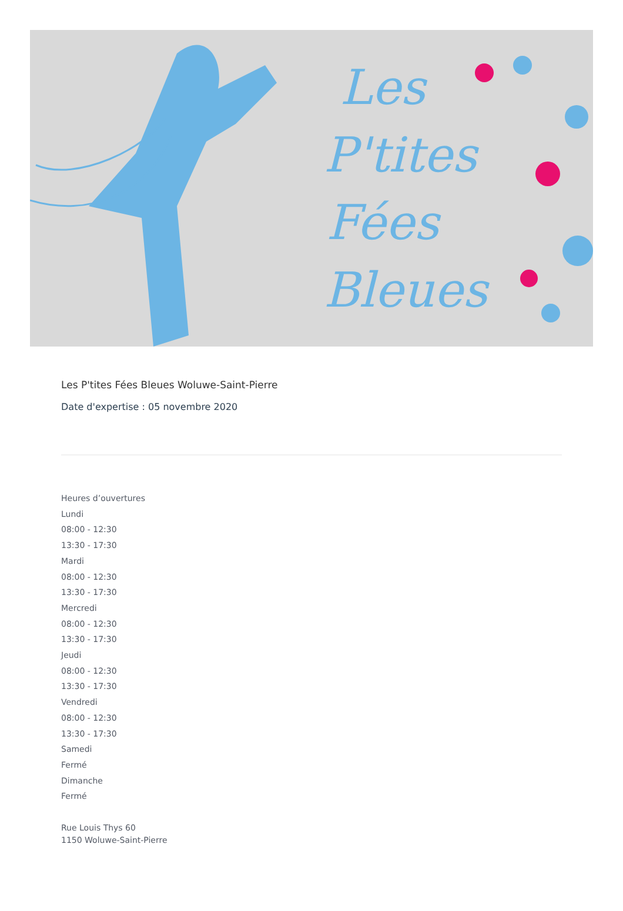Les
P'tites
Fées
Bleues
Les P'tites Fées Bleues Woluwe-Saint-Pierre
Date d'expertise : 05 novembre 2020
Heures d’ouvertures
Lundi
08:00 - 12:30
13:30 - 17:30
Mardi
08:00 - 12:30
13:30 - 17:30
Mercredi
08:00 - 12:30
13:30 - 17:30
Jeudi
08:00 - 12:30
13:30 - 17:30
Vendredi
08:00 - 12:30
13:30 - 17:30
Samedi
Fermé
Dimanche
Fermé
Rue Louis Thys 60
1150 Woluwe-Saint-Pierre